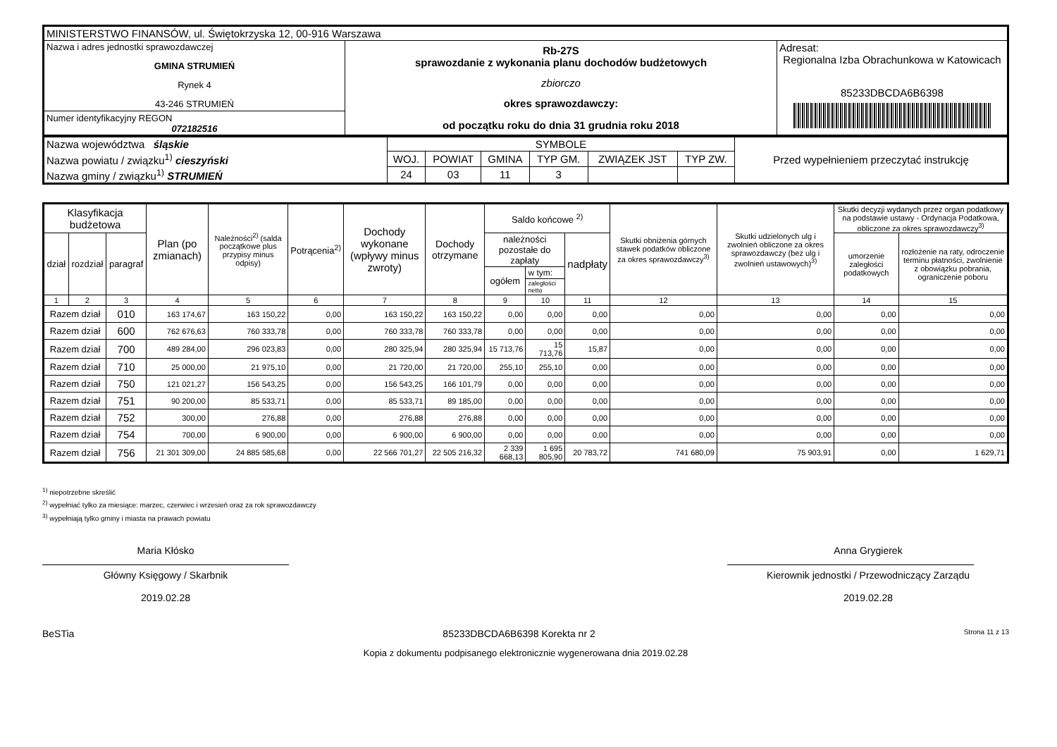| MINISTERSTWO FINANSÓW, ul. Świętokrzyska 12, 00-916 Warszawa | | |
| Nazwa i adres jednostki sprawozdawczej GMINA STRUMIEŃ Rynek 4 43-246 STRUMIEŃ Numer identyfikacyjny REGON 072182516 | Rb-27S sprawozdanie z wykonania planu dochodów budżetowych zbiorczo okres sprawozdawczy: od początku roku do dnia 31 grudnia roku 2018 | Adresat: Regionalna Izba Obrachunkowa w Katowicach 85233DBCDA6B6398 |
| Nazwa województwa śląskie | SYMBOLE | | | | | | Przed wypełnieniem przeczytać instrukcję |
| Nazwa powiatu / związku<sup>1)</sup> cieszyński | WOJ. | POWIAT | GMINA | TYP GM. | ZWIĄZEK JST | TYP ZW. | |
| Nazwa gminy / związku<sup>1)</sup> STRUMIEŃ | 24 | 03 | 11 | 3 | | | |
| Klasyfikacja budżetowa | | | Plan (po zmianach) | Należności<sup>2)</sup> (salda początkowe plus przypisy minus odpisy) | Potrącenia<sup>2)</sup> | Dochody wykonane (wpływy minus zwroty) | Dochody otrzymane | Saldo końcowe <sup>2)</sup> | | | Skutki obniżenia górnych stawek podatków obliczone za okres sprawozdawczy<sup>3)</sup> | Skutki udzielonych ulg i zwolnień obliczone za okres sprawozdawczy (bez ulg i zwolnień ustawowych)<sup>3)</sup> | Skutki decyzji wydanych przez organ podatkowy na podstawie ustawy - Ordynacja Podatkowa, obliczone za okres sprawozdawczy<sup>3)</sup> | |
| --- | --- | --- | --- | --- | --- | --- | --- | --- | --- | --- | --- | --- | --- | --- |
| dział | rozdział | paragraf | | | | | | należności pozostałe do zapłaty | | nadpłaty | | | umorzenie zaległości podatkowych | rozłożenie na raty, odroczenie terminu płatności, zwolnienie z obowiązku pobrania, ograniczenie poboru |
| | | | | | | | | ogółem | w tym: | | | | | |
| | | | | | | | | | zaległości netto | | | | | |
| 1 | 2 | 3 | 4 | 5 | 6 | 7 | 8 | 9 | 10 | 11 | 12 | 13 | 14 | 15 |
| Razem dział | | 010 | 163 174,67 | 163 150,22 | 0,00 | 163 150,22 | 163 150,22 | 0,00 | 0,00 | 0,00 | 0,00 | 0,00 | 0,00 | 0,00 |
| Razem dział | | 600 | 762 676,63 | 760 333,78 | 0,00 | 760 333,78 | 760 333,78 | 0,00 | 0,00 | 0,00 | 0,00 | 0,00 | 0,00 | 0,00 |
| Razem dział | | 700 | 489 284,00 | 296 023,83 | 0,00 | 280 325,94 | 280 325,94 | 15 713,76 | 15 713,76 | 15,87 | 0,00 | 0,00 | 0,00 | 0,00 |
| Razem dział | | 710 | 25 000,00 | 21 975,10 | 0,00 | 21 720,00 | 21 720,00 | 255,10 | 255,10 | 0,00 | 0,00 | 0,00 | 0,00 | 0,00 |
| Razem dział | | 750 | 121 021,27 | 156 543,25 | 0,00 | 156 543,25 | 166 101,79 | 0,00 | 0,00 | 0,00 | 0,00 | 0,00 | 0,00 | 0,00 |
| Razem dział | | 751 | 90 200,00 | 85 533,71 | 0,00 | 85 533,71 | 89 185,00 | 0,00 | 0,00 | 0,00 | 0,00 | 0,00 | 0,00 | 0,00 |
| Razem dział | | 752 | 300,00 | 276,88 | 0,00 | 276,88 | 276,88 | 0,00 | 0,00 | 0,00 | 0,00 | 0,00 | 0,00 | 0,00 |
| Razem dział | | 754 | 700,00 | 6 900,00 | 0,00 | 6 900,00 | 6 900,00 | 0,00 | 0,00 | 0,00 | 0,00 | 0,00 | 0,00 | 0,00 |
| Razem dział | | 756 | 21 301 309,00 | 24 885 585,68 | 0,00 | 22 566 701,27 | 22 505 216,32 | 2 339 668,13 | 1 695 805,90 | 20 783,72 | 741 680,09 | 75 903,91 | 0,00 | 1 629,71 |
<sup>1)</sup> niepotrzebne skreślić
<sup>2)</sup> wypełniać tylko za miesiące: marzec, czerwiec i wrzesień oraz za rok sprawozdawczy
<sup>3)</sup> wypełniają tylko gminy i miasta na prawach powiatu
Maria Kłósko
Główny Księgowy / Skarbnik
2019.02.28
Anna Grygierek
Kierownik jednostki / Przewodniczący Zarządu
2019.02.28
BeSTia 85233DBCDA6B6398 Korekta nr 2 Strona 11 z 13
Kopia z dokumentu podpisanego elektronicznie wygenerowana dnia 2019.02.28